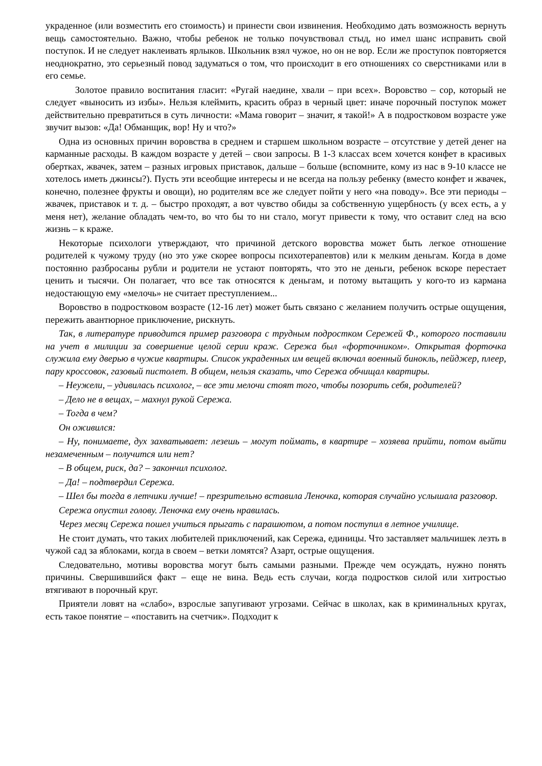украденное (или возместить его стоимость) и принести свои извинения. Необходимо дать возможность вернуть вещь самостоятельно. Важно, чтобы ребенок не только почувствовал стыд, но имел шанс исправить свой поступок. И не следует наклеивать ярлыков. Школьник взял чужое, но он не вор. Если же проступок повторяется неоднократно, это серьезный повод задуматься о том, что происходит в его отношениях со сверстниками или в его семье.
Золотое правило воспитания гласит: «Ругай наедине, хвали – при всех». Воровство – сор, который не следует «выносить из избы». Нельзя клеймить, красить образ в черный цвет: иначе порочный поступок может действительно превратиться в суть личности: «Мама говорит – значит, я такой!» А в подростковом возрасте уже звучит вызов: «Да! Обманщик, вор! Ну и что?»
Одна из основных причин воровства в среднем и старшем школьном возрасте – отсутствие у детей денег на карманные расходы. В каждом возрасте у детей – свои запросы. В 1-3 классах всем хочется конфет в красивых обертках, жвачек, затем – разных игровых приставок, дальше – больше (вспомните, кому из нас в 9-10 классе не хотелось иметь джинсы?). Пусть эти всеобщие интересы и не всегда на пользу ребенку (вместо конфет и жвачек, конечно, полезнее фрукты и овощи), но родителям все же следует пойти у него «на поводу». Все эти периоды – жвачек, приставок и т. д. – быстро проходят, а вот чувство обиды за собственную ущербность (у всех есть, а у меня нет), желание обладать чем-то, во что бы то ни стало, могут привести к тому, что оставит след на всю жизнь – к краже.
Некоторые психологи утверждают, что причиной детского воровства может быть легкое отношение родителей к чужому труду (но это уже скорее вопросы психотерапевтов) или к мелким деньгам. Когда в доме постоянно разбросаны рубли и родители не устают повторять, что это не деньги, ребенок вскоре перестает ценить и тысячи. Он полагает, что все так относятся к деньгам, и потому вытащить у кого-то из кармана недостающую ему «мелочь» не считает преступлением...
Воровство в подростковом возрасте (12-16 лет) может быть связано с желанием получить острые ощущения, пережить авантюрное приключение, рискнуть.
Так, в литературе приводится пример разговора с трудным подростком Сережей Ф., которого поставили на учет в милиции за совершение целой серии краж. Сережа был «форточником». Открытая форточка служила ему дверью в чужие квартиры. Список украденных им вещей включал военный бинокль, пейджер, плеер, пару кроссовок, газовый пистолет. В общем, нельзя сказать, что Сережа обчищал квартиры.
– Неужели, – удивилась психолог, – все эти мелочи стоят того, чтобы позорить себя, родителей?
– Дело не в вещах, – махнул рукой Сережа.
– Тогда в чем?
Он оживился:
– Ну, понимаете, дух захватывает: лезешь – могут поймать, в квартире – хозяева прийти, потом выйти незамеченным – получится или нет?
– В общем, риск, да? – закончил психолог.
– Да! – подтвердил Сережа.
– Шел бы тогда в летчики лучше! – презрительно вставила Леночка, которая случайно услышала разговор.
Сережа опустил голову. Леночка ему очень нравилась.
Через месяц Сережа пошел учиться прыгать с парашютом, а потом поступил в летное училище.
Не стоит думать, что таких любителей приключений, как Сережа, единицы. Что заставляет мальчишек лезть в чужой сад за яблоками, когда в своем – ветки ломятся? Азарт, острые ощущения.
Следовательно, мотивы воровства могут быть самыми разными. Прежде чем осуждать, нужно понять причины. Свершившийся факт – еще не вина. Ведь есть случаи, когда подростков силой или хитростью втягивают в порочный круг.
Приятели ловят на «слабо», взрослые запугивают угрозами. Сейчас в школах, как в криминальных кругах, есть такое понятие – «поставить на счетчик». Подходит к